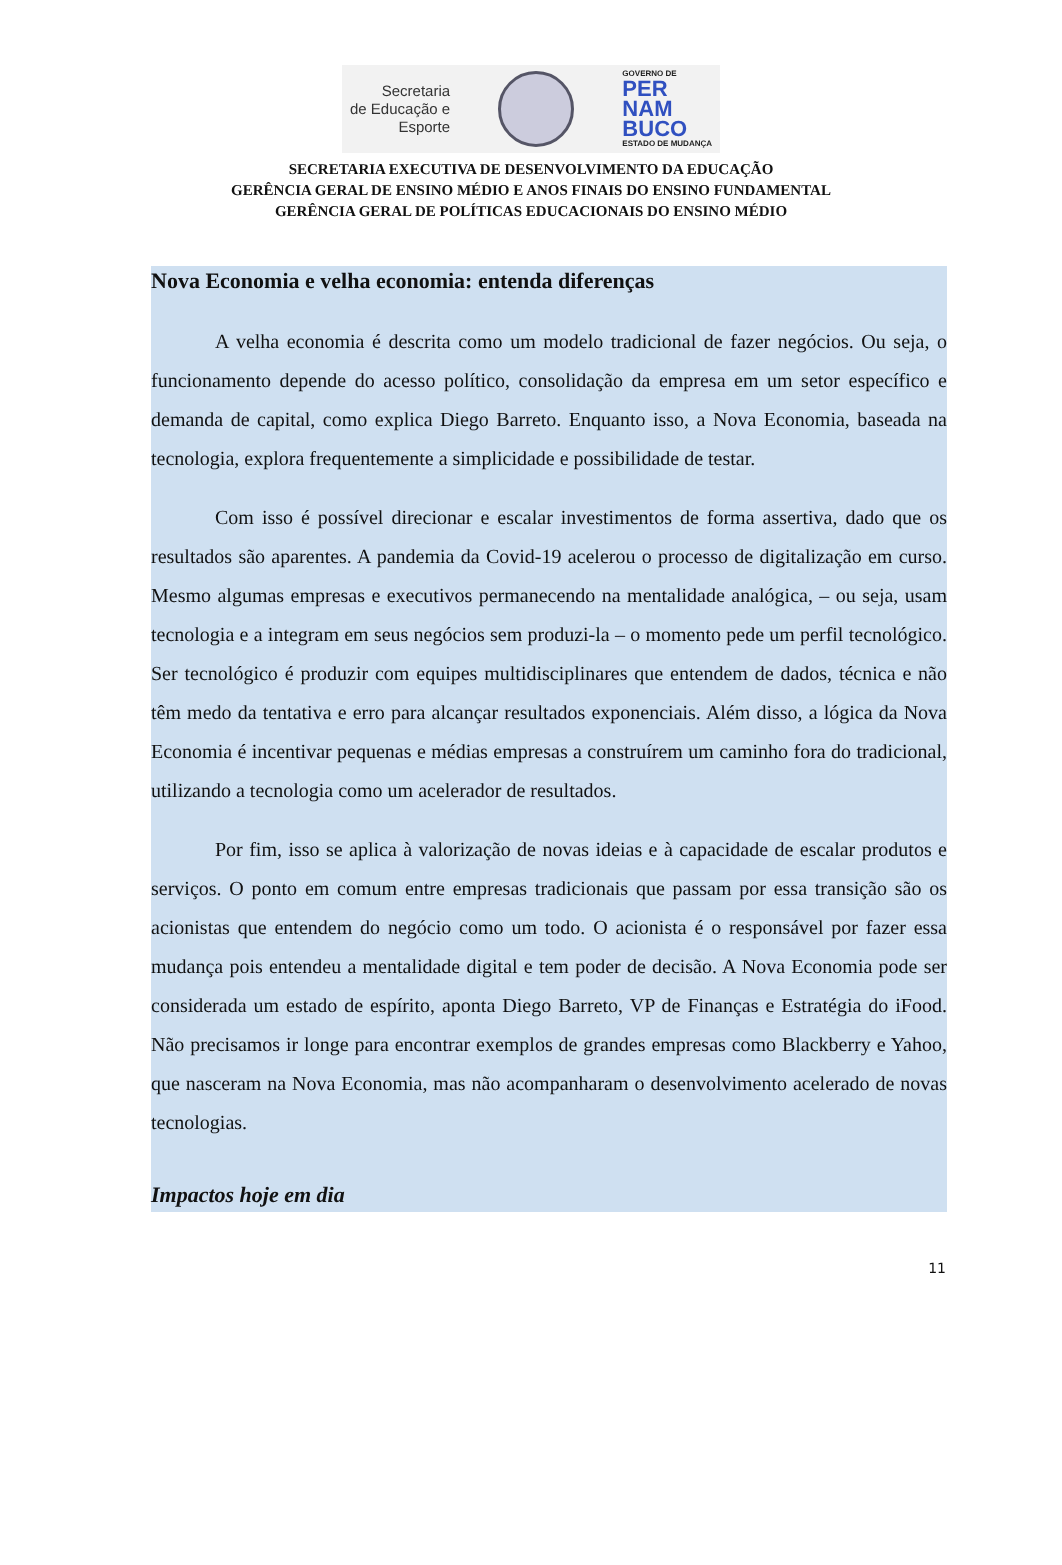Secretaria
de Educação e
Esporte
GOVERNO DE
PER
NAM
BUCO
ESTADO DE MUDANÇA
SECRETARIA EXECUTIVA DE DESENVOLVIMENTO DA EDUCAÇÃO
GERÊNCIA GERAL DE ENSINO MÉDIO E ANOS FINAIS DO ENSINO FUNDAMENTAL
GERÊNCIA GERAL DE POLÍTICAS EDUCACIONAIS DO ENSINO MÉDIO
Nova Economia e velha economia: entenda diferenças
A velha economia é descrita como um modelo tradicional de fazer negócios. Ou seja, o funcionamento depende do acesso político, consolidação da empresa em um setor específico e demanda de capital, como explica Diego Barreto. Enquanto isso, a Nova Economia, baseada na tecnologia, explora frequentemente a simplicidade e possibilidade de testar.
Com isso é possível direcionar e escalar investimentos de forma assertiva, dado que os resultados são aparentes. A pandemia da Covid-19 acelerou o processo de digitalização em curso. Mesmo algumas empresas e executivos permanecendo na mentalidade analógica, – ou seja, usam tecnologia e a integram em seus negócios sem produzi-la – o momento pede um perfil tecnológico. Ser tecnológico é produzir com equipes multidisciplinares que entendem de dados, técnica e não têm medo da tentativa e erro para alcançar resultados exponenciais. Além disso, a lógica da Nova Economia é incentivar pequenas e médias empresas a construírem um caminho fora do tradicional, utilizando a tecnologia como um acelerador de resultados.
Por fim, isso se aplica à valorização de novas ideias e à capacidade de escalar produtos e serviços. O ponto em comum entre empresas tradicionais que passam por essa transição são os acionistas que entendem do negócio como um todo. O acionista é o responsável por fazer essa mudança pois entendeu a mentalidade digital e tem poder de decisão. A Nova Economia pode ser considerada um estado de espírito, aponta Diego Barreto, VP de Finanças e Estratégia do iFood. Não precisamos ir longe para encontrar exemplos de grandes empresas como Blackberry e Yahoo, que nasceram na Nova Economia, mas não acompanharam o desenvolvimento acelerado de novas tecnologias.
Impactos hoje em dia
11